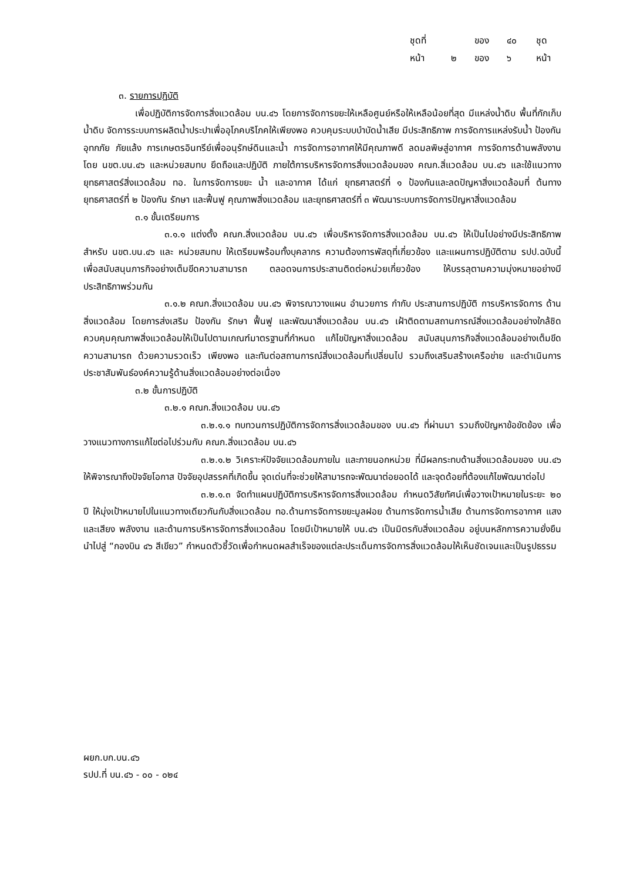ชุดที่ ของ ๔๐ ชุด
หน้า ๒ ของ ๖ หน้า
๓. รายการปฏิบัติ
เพื่อปฏิบัติการจัดการสิ่งแวดล้อม บน.๔๖ โดยการจัดการขยะให้เหลือศูนย์หรือให้เหลือน้อยที่สุด มีแหล่งน้ำดิบ พื้นที่กักเก็บน้ำดิบ จัดการระบบการผลิตน้ำประปาเพื่ออุโภคบริโภคให้เพียงพอ ควบคุมระบบบำบัดน้ำเสีย มีประสิทธิภาพ การจัดการแหล่งรับน้ำ ป้องกันอุทกภัย ภัยแล้ง การเกษตรอินทรีย์เพื่ออนุรักษ์ดินและน้ำ การจัดการอากาศให้มีคุณภาพดี ลดมลพิษสู่อากาศ การจัดการด้านพลังงาน โดย นขต.บน.๔๖ และหน่วยสมทบ ยึดถือและปฏิบัติ ภายใต้การบริหารจัดการสิ่งแวดล้อมของ คณก.สิ่แวดล้อม บน.๔๖ และใช้แนวทางยุทธศาสตร์สิ่งแวดล้อม ทอ. ในการจัดการขยะ น้ำ และอากาศ ได้แก่ ยุทธศาสตร์ที่ ๑ ป้องกันและลดปัญหาสิ่งแวดล้อมที่ ต้นทาง ยุทธศาสตร์ที่ ๒ ป้องกัน รักษา และฟื้นฟู คุณภาพสิ่งแวดล้อม และยุทธศาสตร์ที่ ๓ พัฒนาระบบการจัดการปัญหาสิ่งแวดล้อม
๓.๑ ขั้นเตรียมการ
๓.๑.๑ แต่งตั้ง คณก.สิ่งแวดล้อม บน.๔๖ เพื่อบริหารจัดการสิ่งแวดล้อม บน.๔๖ ให้เป็นไปอย่างมีประสิทธิภาพ สำหรับ นขต.บน.๔๖ และ หน่วยสมทบ ให้เตรียมพร้อมทั้งบุคลากร ความต้องการพัสดุที่เกี่ยวข้อง และแผนการปฏิบัติตาม รปป.ฉบับนี้ เพื่อสนับสนุนภารกิจอย่างเต็มขีดความสามารถ ตลอดจนการประสานติดต่อหน่วยเกี่ยวข้อง ให้บรรลุตามความมุ่งหมายอย่างมีประสิทธิภาพร่วมกัน
๓.๑.๒ คณก.สิ่งแวดล้อม บน.๔๖ พิจารณาวางแผน อำนวยการ กำกับ ประสานการปฏิบัติ การบริหารจัดการ ด้านสิ่งแวดล้อม โดยการส่งเสริม ป้องกัน รักษา ฟื้นฟู และพัฒนาสิ่งแวดล้อม บน.๔๖ เฝ้าติดตามสถานการณ์สิ่งแวดล้อมอย่างใกล้ชิด ควบคุมคุณภาพสิ่งแวดล้อมให้เป็นไปตามเกณฑ์มาตรฐานที่กำหนด แก้ไขปัญหาสิ่งแวดล้อม สนับสนุนภารกิจสิ่งแวดล้อมอย่างเต็มขีดความสามารถ ด้วยความรวดเร็ว เพียงพอ และทันต่อสถานการณ์สิ่งแวดล้อมที่เปลี่ยนไป รวมถึงเสริมสร้างเครือข่าย และดำเนินการประชาสัมพันธ์องค์ความรู้ด้านสิ่งแวดล้อมอย่างต่อเนื่อง
๓.๒ ขั้นการปฏิบัติ
๓.๒.๑ คณก.สิ่งแวดล้อม บน.๔๖
๓.๒.๑.๑ ทบทวนการปฏิบัติการจัดการสิ่งแวดล้อมของ บน.๔๖ ที่ผ่านมา รวมถึงปัญหาข้อขัดข้อง เพื่อวางแนวทางการแก้ไขต่อไปร่วมกับ คณก.สิ่งแวดล้อม บน.๔๖
๓.๒.๑.๒ วิเคราะห์ปัจจัยแวดล้อมภายใน และภายนอกหน่วย ที่มีผลกระทบด้านสิ่งแวดล้อมของ บน.๔๖ ให้พิจารณาถึงปัจจัยโอกาส ปัจจัยอุปสรรคที่เกิดขึ้น จุดเด่นที่จะช่วยให้สามารถจะพัฒนาต่อยอดได้ และจุดด้อยที่ต้องแก้ไขพัฒนาต่อไป
๓.๒.๑.๓ จัดทำแผนปฏิบัติการบริหารจัดการสิ่งแวดล้อม กำหนดวิสัยทัศน์เพื่อวางเป้าหมายในระยะ ๒๐ ปี ให้มุ่งเป้าหมายไปในแนวทางเดียวกันกับสิ่งแวดล้อม ทอ.ด้านการจัดการขยะมูลฝอย ด้านการจัดการน้ำเสีย ด้านการจัดการอากาศ แสง และเสียง พลังงาน และด้านการบริหารจัดการสิ่งแวดล้อม โดยมีเป้าหมายให้ บน.๔๖ เป็นมิตรกับสิ่งแวดล้อม อยู่บนหลักการความยั่งยืน นำไปสู่ “กองบิน ๔๖ สีเขียว” กำหนดตัวชี้วัดเพื่อกำหนดผลสำเร็จของแต่ละประเด็นการจัดการสิ่งแวดล้อมให้เห็นชัดเจนและเป็นรูปธรรม
ผยก.บก.บน.๔๖
รปป.ที่ บน.๔๖ - ๐๐ - ๐๒๔